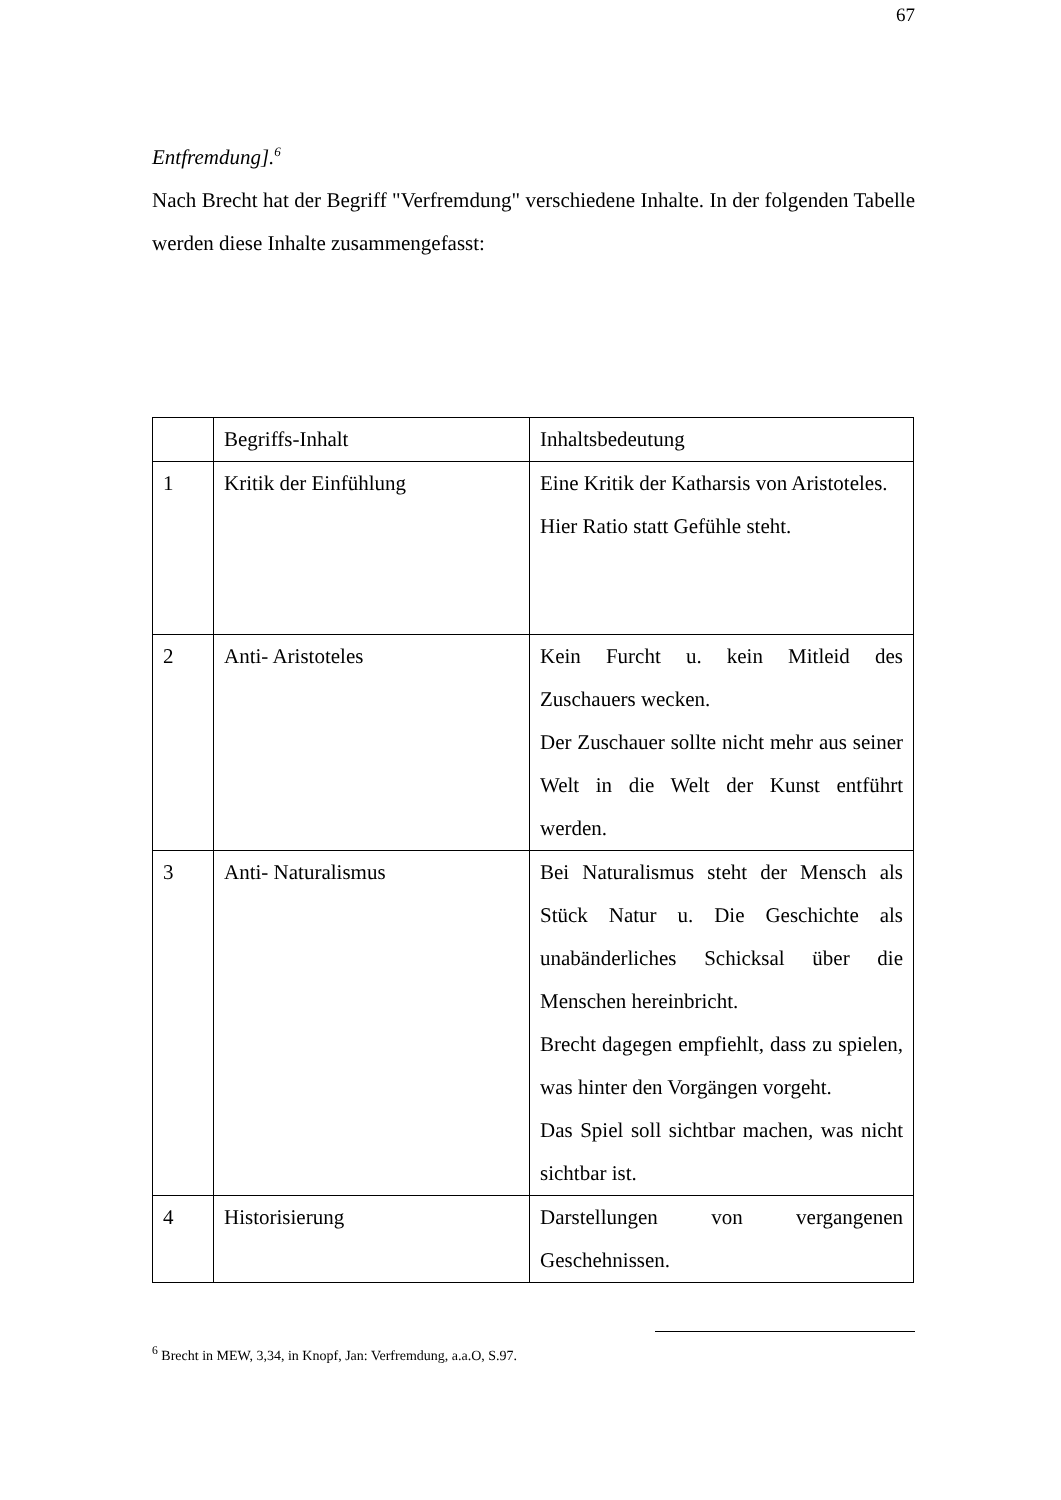67
Entfremdung].<sup>6</sup>
Nach Brecht hat der Begriff "Verfremdung" verschiedene Inhalte. In der folgenden Tabelle werden diese Inhalte zusammengefasst:
| | Begriffs-Inhalt | Inhaltsbedeutung |
| 1 | Kritik der Einfühlung | Eine Kritik der Katharsis von Aristoteles. Hier Ratio statt Gefühle steht. |
| 2 | Anti- Aristoteles | Kein Furcht u. kein Mitleid des Zuschauers wecken. Der Zuschauer sollte nicht mehr aus seiner Welt in die Welt der Kunst entführt werden. |
| 3 | Anti- Naturalismus | Bei Naturalismus steht der Mensch als Stück Natur u. Die Geschichte als unabänderliches Schicksal über die Menschen hereinbricht. Brecht dagegen empfiehlt, dass zu spielen, was hinter den Vorgängen vorgeht. Das Spiel soll sichtbar machen, was nicht sichtbar ist. |
| 4 | Historisierung | Darstellungen von vergangenen Geschehnissen. |
<sup>6</sup> Brecht in MEW, 3,34, in Knopf, Jan: Verfremdung, a.a.O, S.97.